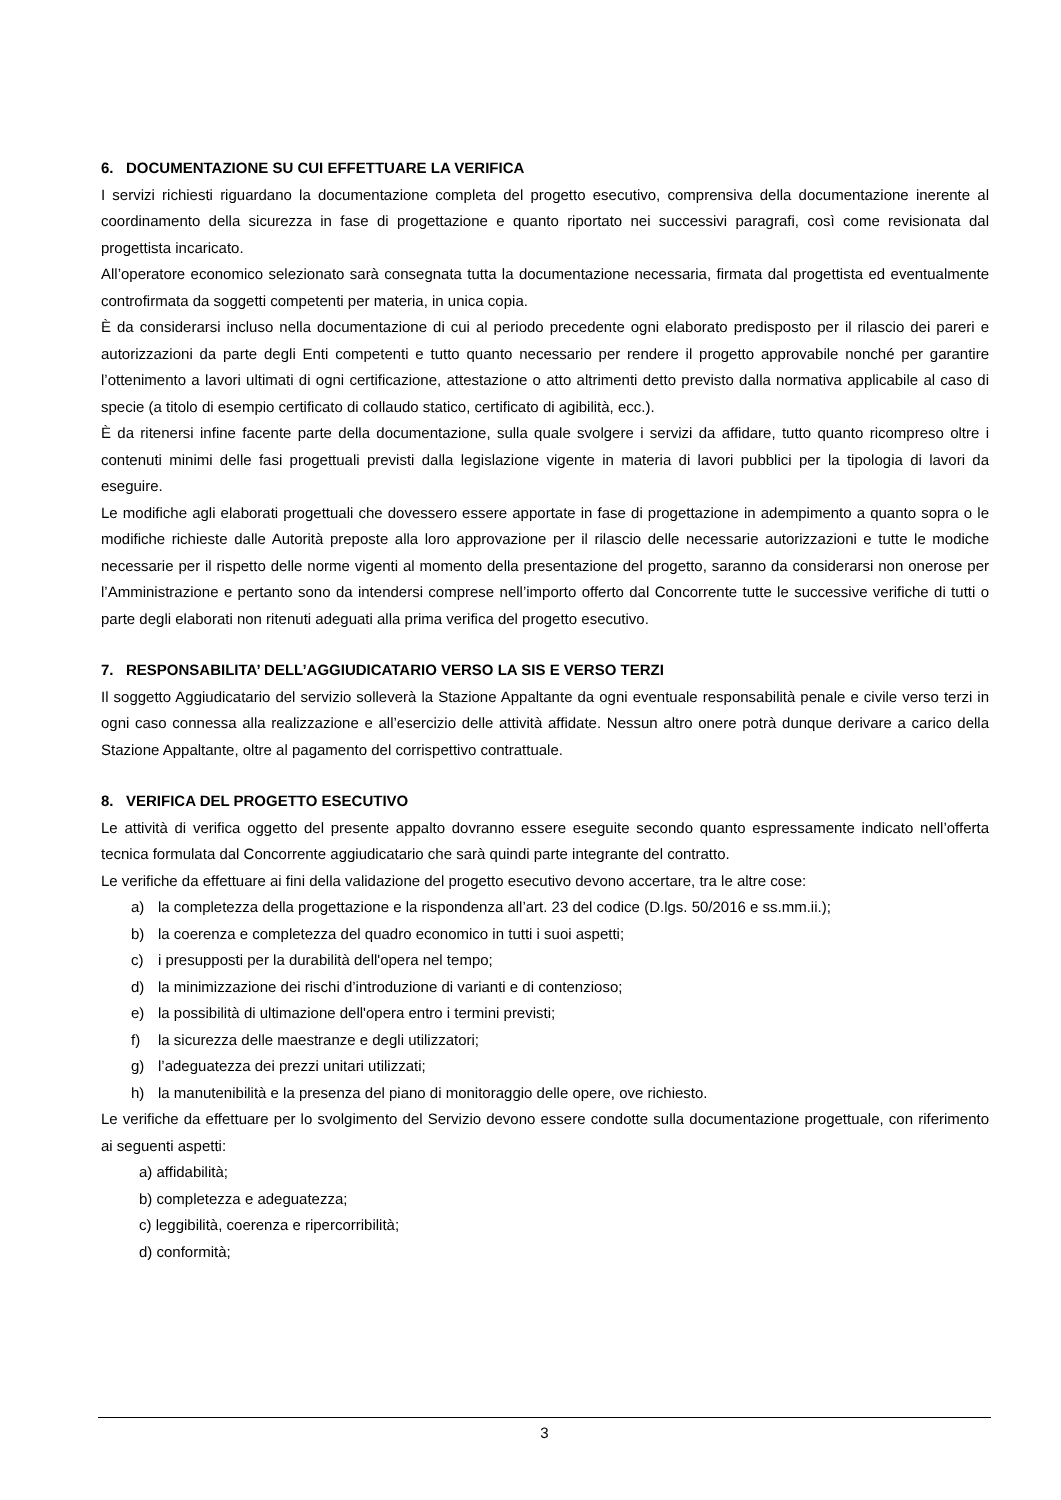6. DOCUMENTAZIONE SU CUI EFFETTUARE LA VERIFICA
I servizi richiesti riguardano la documentazione completa del progetto esecutivo, comprensiva della documentazione inerente al coordinamento della sicurezza in fase di progettazione e quanto riportato nei successivi paragrafi, così come revisionata dal progettista incaricato.
All’operatore economico selezionato sarà consegnata tutta la documentazione necessaria, firmata dal progettista ed eventualmente controfirmata da soggetti competenti per materia, in unica copia.
È da considerarsi incluso nella documentazione di cui al periodo precedente ogni elaborato predisposto per il rilascio dei pareri e autorizzazioni da parte degli Enti competenti e tutto quanto necessario per rendere il progetto approvabile nonché per garantire l’ottenimento a lavori ultimati di ogni certificazione, attestazione o atto altrimenti detto previsto dalla normativa applicabile al caso di specie (a titolo di esempio certificato di collaudo statico, certificato di agibilità, ecc.).
È da ritenersi infine facente parte della documentazione, sulla quale svolgere i servizi da affidare, tutto quanto ricompreso oltre i contenuti minimi delle fasi progettuali previsti dalla legislazione vigente in materia di lavori pubblici per la tipologia di lavori da eseguire.
Le modifiche agli elaborati progettuali che dovessero essere apportate in fase di progettazione in adempimento a quanto sopra o le modifiche richieste dalle Autorità preposte alla loro approvazione per il rilascio delle necessarie autorizzazioni e tutte le modiche necessarie per il rispetto delle norme vigenti al momento della presentazione del progetto, saranno da considerarsi non onerose per l’Amministrazione e pertanto sono da intendersi comprese nell’importo offerto dal Concorrente tutte le successive verifiche di tutti o parte degli elaborati non ritenuti adeguati alla prima verifica del progetto esecutivo.
7. RESPONSABILITA’ DELL’AGGIUDICATARIO VERSO LA SIS E VERSO TERZI
Il soggetto Aggiudicatario del servizio solleverà la Stazione Appaltante da ogni eventuale responsabilità penale e civile verso terzi in ogni caso connessa alla realizzazione e all’esercizio delle attività affidate. Nessun altro onere potrà dunque derivare a carico della Stazione Appaltante, oltre al pagamento del corrispettivo contrattuale.
8. VERIFICA DEL PROGETTO ESECUTIVO
Le attività di verifica oggetto del presente appalto dovranno essere eseguite secondo quanto espressamente indicato nell’offerta tecnica formulata dal Concorrente aggiudicatario che sarà quindi parte integrante del contratto.
Le verifiche da effettuare ai fini della validazione del progetto esecutivo devono accertare, tra le altre cose:
a) la completezza della progettazione e la rispondenza all’art. 23 del codice (D.lgs. 50/2016 e ss.mm.ii.);
b) la coerenza e completezza del quadro economico in tutti i suoi aspetti;
c) i presupposti per la durabilità dell'opera nel tempo;
d) la minimizzazione dei rischi d’introduzione di varianti e di contenzioso;
e) la possibilità di ultimazione dell'opera entro i termini previsti;
f) la sicurezza delle maestranze e degli utilizzatori;
g) l’adeguatezza dei prezzi unitari utilizzati;
h) la manutenibilità e la presenza del piano di monitoraggio delle opere, ove richiesto.
Le verifiche da effettuare per lo svolgimento del Servizio devono essere condotte sulla documentazione progettuale, con riferimento ai seguenti aspetti:
a) affidabilità;
b) completezza e adeguatezza;
c) leggibilità, coerenza e ripercorribilità;
d) conformità;
3